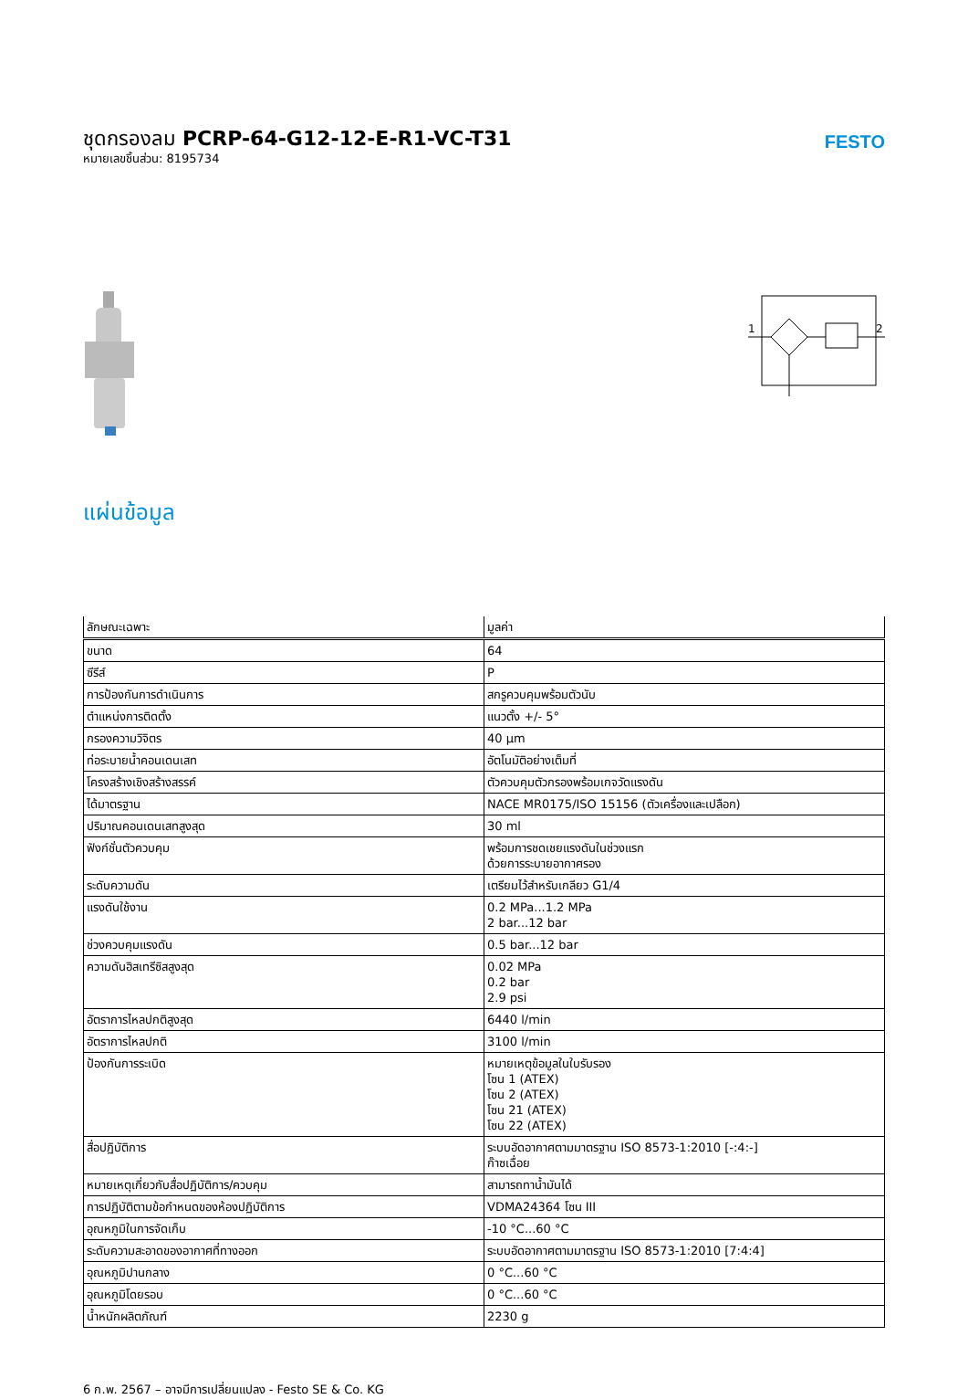ชุดกรองลม PCRP-64-G12-12-E-R1-VC-T31
หมายเลขชิ้นส่วน: 8195734
FESTO
1
2
แผ่นข้อมูล
| ลักษณะเฉพาะ | มูลค่า |
| --- | --- |
| ขนาด | 64 |
| ซีรีส์ | P |
| การป้องกันการดำเนินการ | สกรูควบคุมพร้อมตัวนับ |
| ตำแหน่งการติดตั้ง | แนวตั้ง +/- 5° |
| กรองความวิจิตร | 40 µm |
| ท่อระบายน้ำคอนเดนเสท | อัตโนมัติอย่างเต็มที่ |
| โครงสร้างเชิงสร้างสรรค์ | ตัวควบคุมตัวกรองพร้อมเกจวัดแรงดัน |
| ได้มาตรฐาน | NACE MR0175/ISO 15156 (ตัวเครื่องและเปลือก) |
| ปริมาณคอนเดนเสทสูงสุด | 30 ml |
| ฟังก์ชั่นตัวควบคุม | พร้อมการชดเชยแรงดันในช่วงแรก ด้วยการระบายอากาศรอง |
| ระดับความดัน | เตรียมไว้สำหรับเกลียว G1/4 |
| แรงดันใช้งาน | 0.2 MPa...1.2 MPa 2 bar...12 bar |
| ช่วงควบคุมแรงดัน | 0.5 bar...12 bar |
| ความดันฮิสเทรีซิสสูงสุด | 0.02 MPa 0.2 bar 2.9 psi |
| อัตราการไหลปกติสูงสุด | 6440 l/min |
| อัตราการไหลปกติ | 3100 l/min |
| ป้องกันการระเบิด | หมายเหตุข้อมูลในใบรับรอง โซน 1 (ATEX) โซน 2 (ATEX) โซน 21 (ATEX) โซน 22 (ATEX) |
| สื่อปฏิบัติการ | ระบบอัดอากาศตามมาตรฐาน ISO 8573-1:2010 [-:4:-] ก๊าซเฉื่อย |
| หมายเหตุเกี่ยวกับสื่อปฏิบัติการ/ควบคุม | สามารถทาน้ำมันได้ |
| การปฏิบัติตามข้อกำหนดของห้องปฏิบัติการ | VDMA24364 โซน III |
| อุณหภูมิในการจัดเก็บ | -10 °C...60 °C |
| ระดับความสะอาดของอากาศที่ทางออก | ระบบอัดอากาศตามมาตรฐาน ISO 8573-1:2010 [7:4:4] |
| อุณหภูมิปานกลาง | 0 °C...60 °C |
| อุณหภูมิโดยรอบ | 0 °C...60 °C |
| น้ำหนักผลิตภัณฑ์ | 2230 g |
6 ก.พ. 2567 – อาจมีการเปลี่ยนแปลง - Festo SE & Co. KG